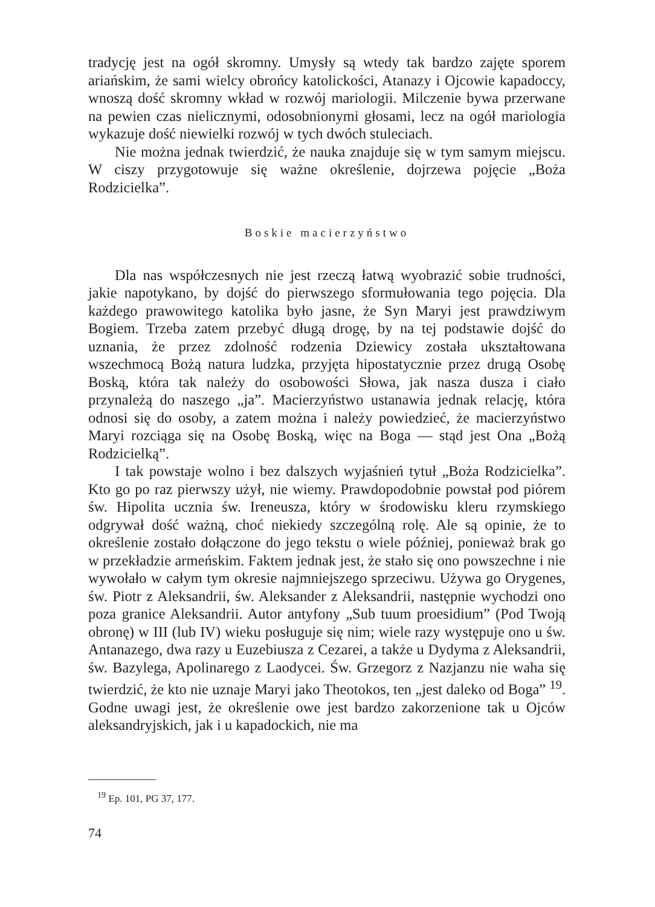tradycję jest na ogół skromny. Umysły są wtedy tak bardzo zajęte sporem ariańskim, że sami wielcy obrońcy katolickości, Atanazy i Ojcowie kapadoccy, wnoszą dość skromny wkład w rozwój mariologii. Milczenie bywa przerwane na pewien czas nielicznymi, odosobnionymi głosami, lecz na ogół mariologia wykazuje dość niewielki rozwój w tych dwóch stuleciach.
Nie można jednak twierdzić, że nauka znajduje się w tym samym miejscu. W ciszy przygotowuje się ważne określenie, dojrzewa pojęcie „Boża Rodzicielka”.
Boskie macierzyństwo
Dla nas współczesnych nie jest rzeczą łatwą wyobrazić sobie trudności, jakie napotykano, by dojść do pierwszego sformułowania tego pojęcia. Dla każdego prawowitego katolika było jasne, że Syn Maryi jest prawdziwym Bogiem. Trzeba zatem przebyć długą drogę, by na tej podstawie dojść do uznania, że przez zdolność rodzenia Dziewicy została ukształtowana wszechmocą Bożą natura ludzka, przyjęta hipostatycznie przez drugą Osobę Boską, która tak należy do osobowości Słowa, jak nasza dusza i ciało przynależą do naszego „ja”. Macierzyństwo ustanawia jednak relację, która odnosi się do osoby, a zatem można i należy powiedzieć, że macierzyństwo Maryi rozciąga się na Osobę Boską, więc na Boga — stąd jest Ona „Bożą Rodzicielką”.
I tak powstaje wolno i bez dalszych wyjaśnień tytuł „Boża Rodzicielka”. Kto go po raz pierwszy użył, nie wiemy. Prawdopodobnie powstał pod piórem św. Hipolita ucznia św. Ireneusza, który w środowisku kleru rzymskiego odgrywał dość ważną, choć niekiedy szczególną rolę. Ale są opinie, że to określenie zostało dołączone do jego tekstu o wiele później, ponieważ brak go w przekładzie armeńskim. Faktem jednak jest, że stało się ono powszechne i nie wywołało w całym tym okresie najmniejszego sprzeciwu. Używa go Orygenes, św. Piotr z Aleksandrii, św. Aleksander z Aleksandrii, następnie wychodzi ono poza granice Aleksandrii. Autor antyfony „Sub tuum proesidium” (Pod Twoją obronę) w III (lub IV) wieku posługuje się nim; wiele razy występuje ono u św. Antanazego, dwa razy u Euzebiusza z Cezarei, a także u Dydyma z Aleksandrii, św. Bazylega, Apolinarego z Laodycei. Św. Grzegorz z Nazjanzu nie waha się twierdzić, że kto nie uznaje Maryi jako Theotokos, ten „jest daleko od Boga” <sup>19</sup>. Godne uwagi jest, że określenie owe jest bardzo zakorzenione tak u Ojców aleksandryjskich, jak i u kapadockich, nie ma
<sup>19</sup> Ep. 101, PG 37, 177.
74